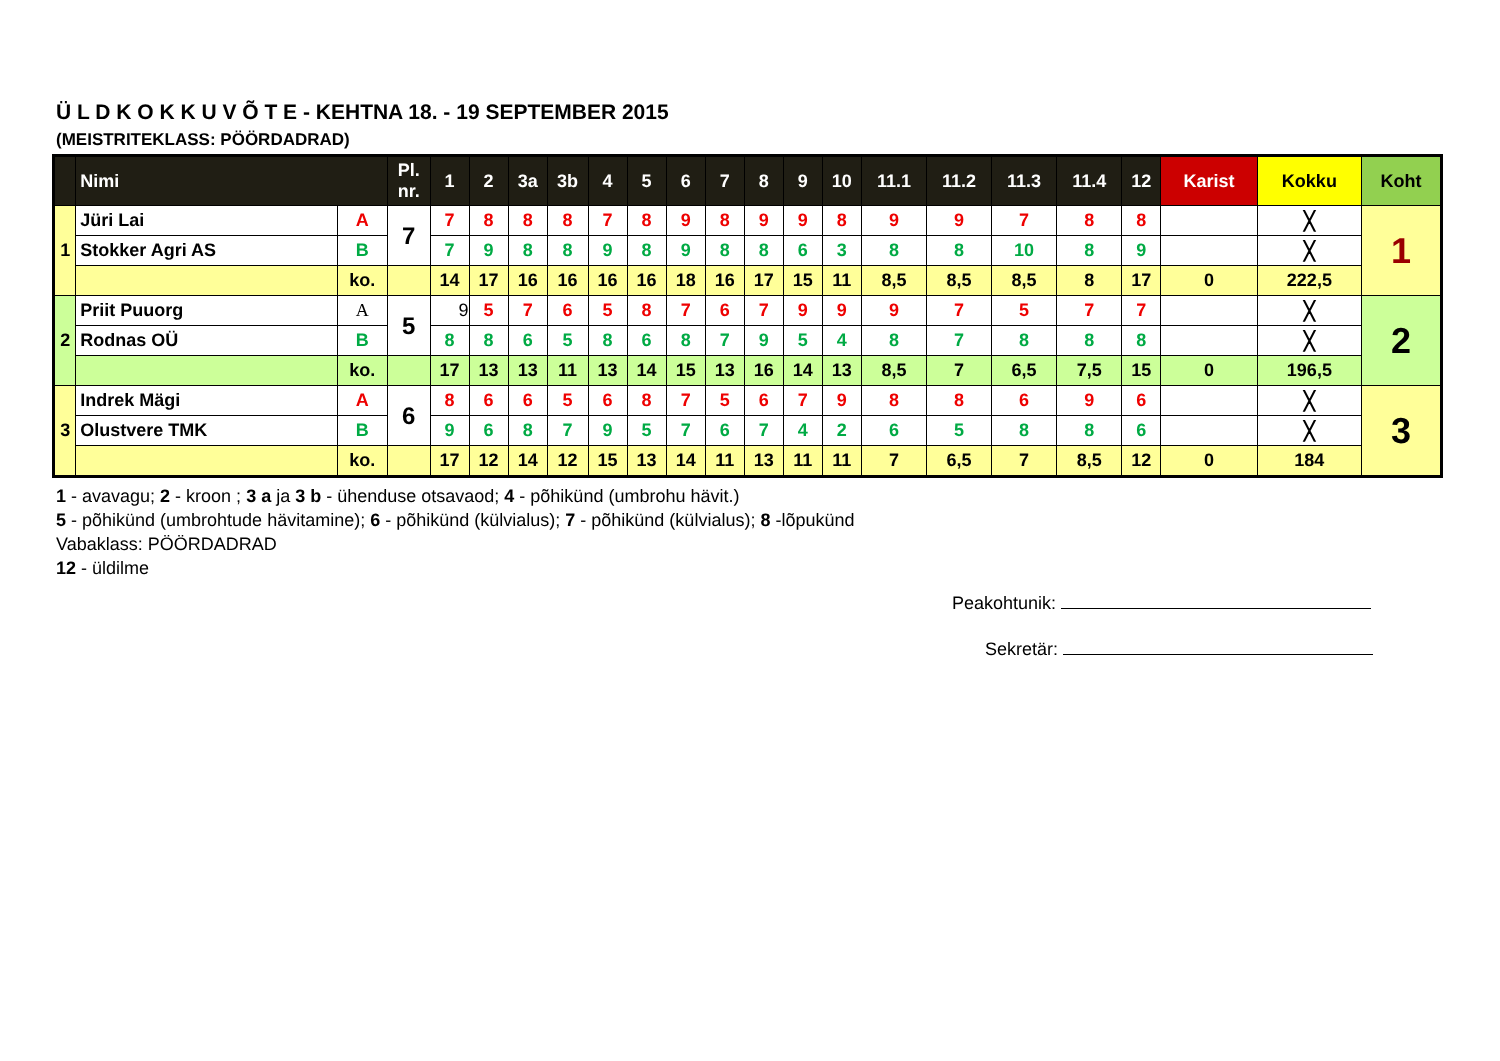Ü L D K O K K U V Õ T E - KEHTNA 18. - 19 SEPTEMBER 2015
(MEISTRITEKLASS: PÖÖRDADRAD)
| | Nimi | | Pl. nr. | 1 | 2 | 3a | 3b | 4 | 5 | 6 | 7 | 8 | 9 | 10 | 11.1 | 11.2 | 11.3 | 11.4 | 12 | Karist | Kokku | Koht |
| --- | --- | --- | --- | --- | --- | --- | --- | --- | --- | --- | --- | --- | --- | --- | --- | --- | --- | --- | --- | --- | --- | --- |
| 1 | Jüri Lai | A | 7 | 7 | 8 | 8 | 8 | 7 | 8 | 9 | 8 | 9 | 9 | 8 | 9 | 9 | 7 | 8 | 8 | | ╳ | 1 |
| | Stokker Agri AS | B | | 7 | 9 | 8 | 8 | 9 | 8 | 9 | 8 | 8 | 6 | 3 | 8 | 8 | 10 | 8 | 9 | | ╳ | |
| | | ko. | | 14 | 17 | 16 | 16 | 16 | 16 | 18 | 16 | 17 | 15 | 11 | 8,5 | 8,5 | 8,5 | 8 | 17 | 0 | 222,5 | |
| 2 | Priit Puuorg | A | 5 | 9 | 5 | 7 | 6 | 5 | 8 | 7 | 6 | 7 | 9 | 9 | 9 | 7 | 5 | 7 | 7 | | ╳ | 2 |
| | Rodnas OÜ | B | | 8 | 8 | 6 | 5 | 8 | 6 | 8 | 7 | 9 | 5 | 4 | 8 | 7 | 8 | 8 | 8 | | ╳ | |
| | | ko. | | 17 | 13 | 13 | 11 | 13 | 14 | 15 | 13 | 16 | 14 | 13 | 8,5 | 7 | 6,5 | 7,5 | 15 | 0 | 196,5 | |
| 3 | Indrek Mägi | A | 6 | 8 | 6 | 6 | 5 | 6 | 8 | 7 | 5 | 6 | 7 | 9 | 8 | 8 | 6 | 9 | 6 | | ╳ | 3 |
| | Olustvere TMK | B | | 9 | 6 | 8 | 7 | 9 | 5 | 7 | 6 | 7 | 4 | 2 | 6 | 5 | 8 | 8 | 6 | | ╳ | |
| | | ko. | | 17 | 12 | 14 | 12 | 15 | 13 | 14 | 11 | 13 | 11 | 11 | 7 | 6,5 | 7 | 8,5 | 12 | 0 | 184 | |
1 - avavagu; 2 - kroon ; 3 a ja 3 b - ühenduse otsavaod; 4 - põhikünd (umbrohu hävit.)
5 - põhikünd (umbrohtude hävitamine); 6 - põhikünd (külvialus); 7 - põhikünd (külvialus); 8 -lõpukünd
Vabaklass: PÖÖRDADRAD
12 - üldilme
Peakohtunik:
Sekretär: